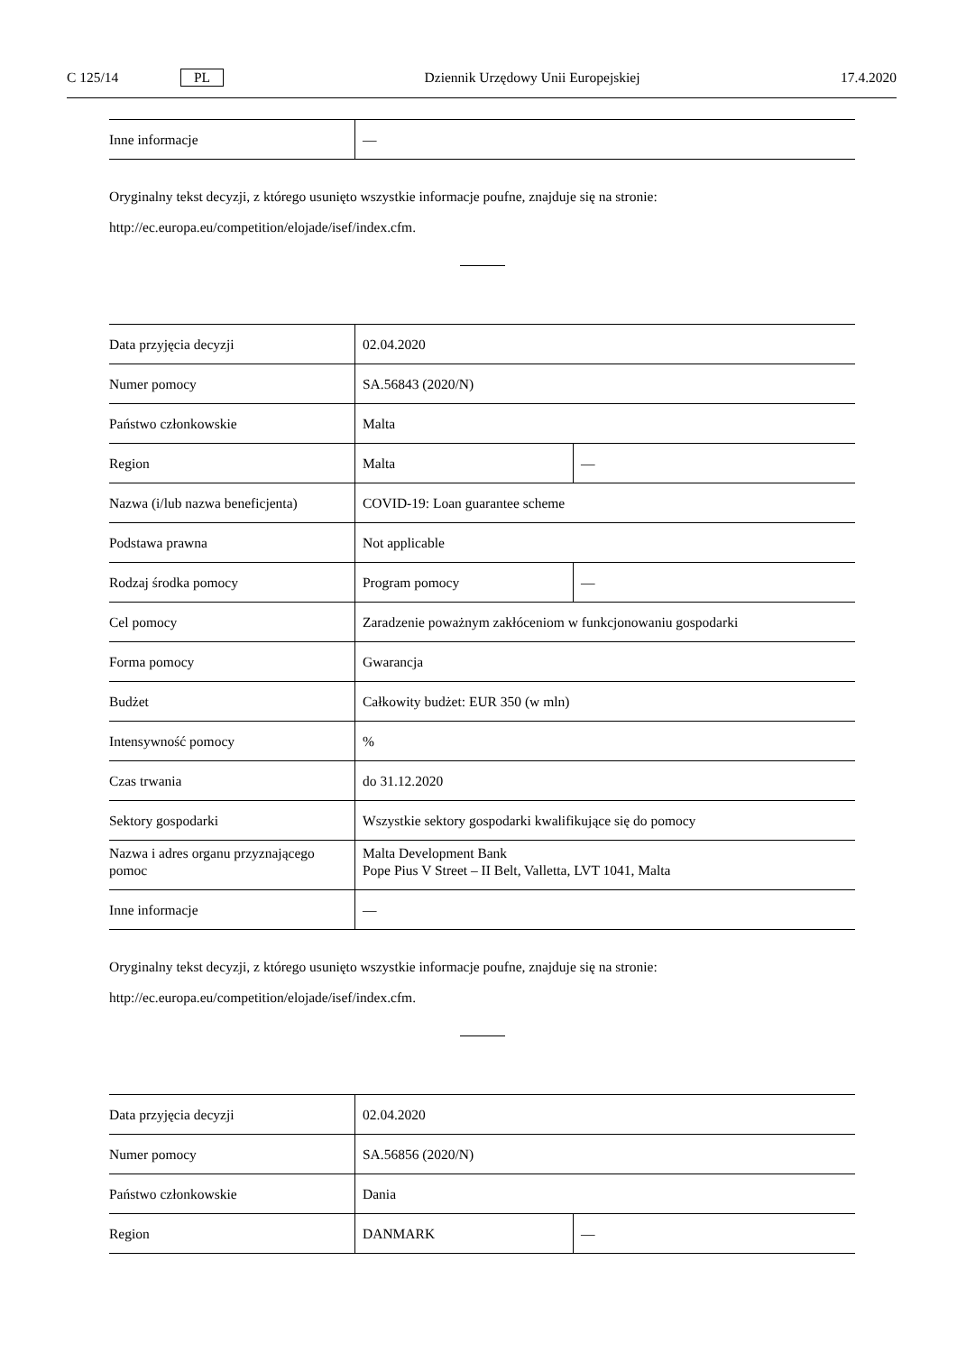C 125/14 PL Dziennik Urzędowy Unii Europejskiej 17.4.2020
| Inne informacje | — |
Oryginalny tekst decyzji, z którego usunięto wszystkie informacje poufne, znajduje się na stronie:
http://ec.europa.eu/competition/elojade/isef/index.cfm.
| Data przyjęcia decyzji | 02.04.2020 | |
| Numer pomocy | SA.56843 (2020/N) | |
| Państwo członkowskie | Malta | |
| Region | Malta | — |
| Nazwa (i/lub nazwa beneficjenta) | COVID-19: Loan guarantee scheme | |
| Podstawa prawna | Not applicable | |
| Rodzaj środka pomocy | Program pomocy | — |
| Cel pomocy | Zaradzenie poważnym zakłóceniom w funkcjonowaniu gospodarki | |
| Forma pomocy | Gwarancja | |
| Budżet | Całkowity budżet: EUR 350 (w mln) | |
| Intensywność pomocy | % | |
| Czas trwania | do 31.12.2020 | |
| Sektory gospodarki | Wszystkie sektory gospodarki kwalifikujące się do pomocy | |
| Nazwa i adres organu przyznającego pomoc | Malta Development Bank Pope Pius V Street – II Belt, Valletta, LVT 1041, Malta | |
| Inne informacje | — | |
Oryginalny tekst decyzji, z którego usunięto wszystkie informacje poufne, znajduje się na stronie:
http://ec.europa.eu/competition/elojade/isef/index.cfm.
| Data przyjęcia decyzji | 02.04.2020 | |
| Numer pomocy | SA.56856 (2020/N) | |
| Państwo członkowskie | Dania | |
| Region | DANMARK | — |